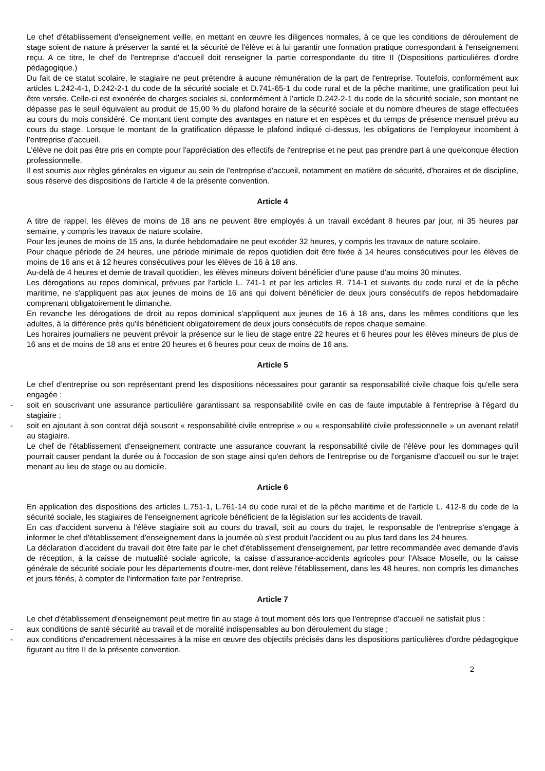Le chef d'établissement d'enseignement veille, en mettant en œuvre les diligences normales, à ce que les conditions de déroulement de stage soient de nature à préserver la santé et la sécurité de l'élève et à lui garantir une formation pratique correspondant à l'enseignement reçu. A ce titre, le chef de l'entreprise d'accueil doit renseigner la partie correspondante du titre II (Dispositions particulières d'ordre pédagogique.)
Du fait de ce statut scolaire, le stagiaire ne peut prétendre à aucune rémunération de la part de l'entreprise. Toutefois, conformément aux articles L.242-4-1, D.242-2-1 du code de la sécurité sociale et D.741-65-1 du code rural et de la pêche maritime, une gratification peut lui être versée. Celle-ci est exonérée de charges sociales si, conformément à l’article D.242-2-1 du code de la sécurité sociale, son montant ne dépasse pas le seuil équivalent au produit de 15,00 % du plafond horaire de la sécurité sociale et du nombre d'heures de stage effectuées au cours du mois considéré. Ce montant tient compte des avantages en nature et en espèces et du temps de présence mensuel prévu au cours du stage. Lorsque le montant de la gratification dépasse le plafond indiqué ci-dessus, les obligations de l’employeur incombent à l’entreprise d’accueil.
L'élève ne doit pas être pris en compte pour l'appréciation des effectifs de l'entreprise et ne peut pas prendre part à une quelconque élection professionnelle.
Il est soumis aux règles générales en vigueur au sein de l'entreprise d'accueil, notamment en matière de sécurité, d'horaires et de discipline, sous réserve des dispositions de l'article 4 de la présente convention.
Article 4
A titre de rappel, les élèves de moins de 18 ans ne peuvent être employés à un travail excédant 8 heures par jour, ni 35 heures par semaine, y compris les travaux de nature scolaire.
Pour les jeunes de moins de 15 ans, la durée hebdomadaire ne peut excéder 32 heures, y compris les travaux de nature scolaire.
Pour chaque période de 24 heures, une période minimale de repos quotidien doit être fixée à 14 heures consécutives pour les élèves de moins de 16 ans et à 12 heures consécutives pour les élèves de 16 à 18 ans.
Au-delà de 4 heures et demie de travail quotidien, les élèves mineurs doivent bénéficier d'une pause d'au moins 30 minutes.
Les dérogations au repos dominical, prévues par l'article L. 741-1 et par les articles R. 714-1 et suivants du code rural et de la pêche maritime, ne s'appliquent pas aux jeunes de moins de 16 ans qui doivent bénéficier de deux jours consécutifs de repos hebdomadaire comprenant obligatoirement le dimanche.
En revanche les dérogations de droit au repos dominical s'appliquent aux jeunes de 16 à 18 ans, dans les mêmes conditions que les adultes, à la différence près qu'ils bénéficient obligatoirement de deux jours consécutifs de repos chaque semaine.
Les horaires journaliers ne peuvent prévoir la présence sur le lieu de stage entre 22 heures et 6 heures pour les élèves mineurs de plus de 16 ans et de moins de 18 ans et entre 20 heures et 6 heures pour ceux de moins de 16 ans.
Article 5
Le chef d’entreprise ou son représentant prend les dispositions nécessaires pour garantir sa responsabilité civile chaque fois qu'elle sera engagée :
- soit en souscrivant une assurance particulière garantissant sa responsabilité civile en cas de faute imputable à l'entreprise à l'égard du stagiaire ;
- soit en ajoutant à son contrat déjà souscrit « responsabilité civile entreprise » ou « responsabilité civile professionnelle » un avenant relatif au stagiaire.
Le chef de l'établissement d'enseignement contracte une assurance couvrant la responsabilité civile de l'élève pour les dommages qu'il pourrait causer pendant la durée ou à l'occasion de son stage ainsi qu'en dehors de l'entreprise ou de l'organisme d'accueil ou sur le trajet menant au lieu de stage ou au domicile.
Article 6
En application des dispositions des articles L.751-1, L.761-14 du code rural et de la pêche maritime et de l'article L. 412-8 du code de la sécurité sociale, les stagiaires de l'enseignement agricole bénéficient de la législation sur les accidents de travail.
En cas d'accident survenu à l'élève stagiaire soit au cours du travail, soit au cours du trajet, le responsable de l'entreprise s'engage à informer le chef d'établissement d'enseignement dans la journée où s'est produit l'accident ou au plus tard dans les 24 heures.
La déclaration d'accident du travail doit être faite par le chef d'établissement d'enseignement, par lettre recommandée avec demande d'avis de réception, à la caisse de mutualité sociale agricole, la caisse d’assurance-accidents agricoles pour l'Alsace Moselle, ou la caisse générale de sécurité sociale pour les départements d'outre-mer, dont relève l'établissement, dans les 48 heures, non compris les dimanches et jours fériés, à compter de l'information faite par l'entreprise.
Article 7
Le chef d'établissement d'enseignement peut mettre fin au stage à tout moment dès lors que l'entreprise d'accueil ne satisfait plus :
- aux conditions de santé sécurité au travail et de moralité indispensables au bon déroulement du stage ;
- aux conditions d'encadrement nécessaires à la mise en œuvre des objectifs précisés dans les dispositions particulières d'ordre pédagogique figurant au titre II de la présente convention.
2